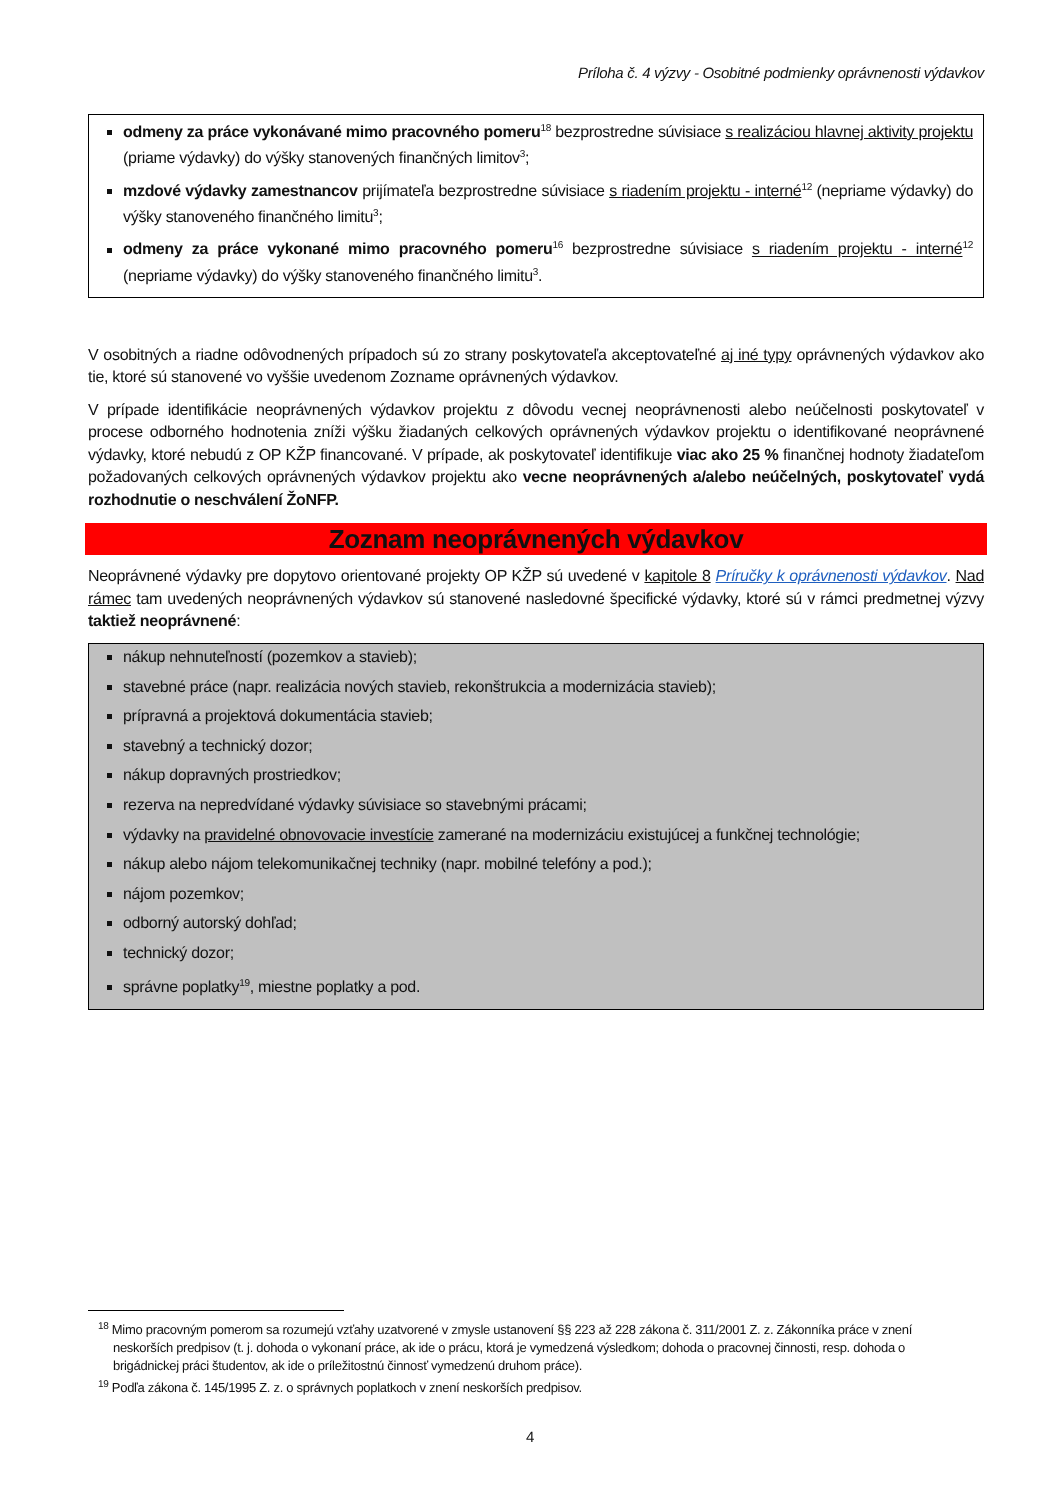Príloha č. 4 výzvy - Osobitné podmienky oprávnenosti výdavkov
odmeny za práce vykonávané mimo pracovného pomeru<sup>18</sup> bezprostredne súvisiace s realizáciou hlavnej aktivity projektu (priame výdavky) do výšky stanovených finančných limitov<sup>3</sup>;
mzdové výdavky zamestnancov prijímateľa bezprostredne súvisiace s riadením projektu - interné<sup>12</sup> (nepriame výdavky) do výšky stanoveného finančného limitu<sup>3</sup>;
odmeny za práce vykonané mimo pracovného pomeru<sup>16</sup> bezprostredne súvisiace s riadením projektu - interné<sup>12</sup> (nepriame výdavky) do výšky stanoveného finančného limitu<sup>3</sup>.
V osobitných a riadne odôvodnených prípadoch sú zo strany poskytovateľa akceptovateľné aj iné typy oprávnených výdavkov ako tie, ktoré sú stanovené vo vyššie uvedenom Zozname oprávnených výdavkov.
V prípade identifikácie neoprávnených výdavkov projektu z dôvodu vecnej neoprávnenosti alebo neúčelnosti poskytovateľ v procese odborného hodnotenia zníži výšku žiadaných celkových oprávnených výdavkov projektu o identifikované neoprávnené výdavky, ktoré nebudú z OP KŽP financované. V prípade, ak poskytovateľ identifikuje viac ako 25 % finančnej hodnoty žiadateľom požadovaných celkových oprávnených výdavkov projektu ako vecne neoprávnených a/alebo neúčelných, poskytovateľ vydá rozhodnutie o neschválení ŽoNFP.
Zoznam neoprávnených výdavkov
Neoprávnené výdavky pre dopytovo orientované projekty OP KŽP sú uvedené v kapitole 8 Príručky k oprávnenosti výdavkov. Nad rámec tam uvedených neoprávnených výdavkov sú stanovené nasledovné špecifické výdavky, ktoré sú v rámci predmetnej výzvy taktiež neoprávnené:
nákup nehnuteľností (pozemkov a stavieb);
stavebné práce (napr. realizácia nových stavieb, rekonštrukcia a modernizácia stavieb);
prípravná a projektová dokumentácia stavieb;
stavebný a technický dozor;
nákup dopravných prostriedkov;
rezerva na nepredvídané výdavky súvisiace so stavebnými prácami;
výdavky na pravidelné obnovovacie investície zamerané na modernizáciu existujúcej a funkčnej technológie;
nákup alebo nájom telekomunikačnej techniky (napr. mobilné telefóny a pod.);
nájom pozemkov;
odborný autorský dohľad;
technický dozor;
správne poplatky<sup>19</sup>, miestne poplatky a pod.
<sup>18</sup> Mimo pracovným pomerom sa rozumejú vzťahy uzatvorené v zmysle ustanovení §§ 223 až 228 zákona č. 311/2001 Z. z. Zákonníka práce v znení neskorších predpisov (t. j. dohoda o vykonaní práce, ak ide o prácu, ktorá je vymedzená výsledkom; dohoda o pracovnej činnosti, resp. dohoda o brigádnickej práci študentov, ak ide o príležitostnú činnosť vymedzenú druhom práce).
<sup>19</sup> Podľa zákona č. 145/1995 Z. z. o správnych poplatkoch v znení neskorších predpisov.
4